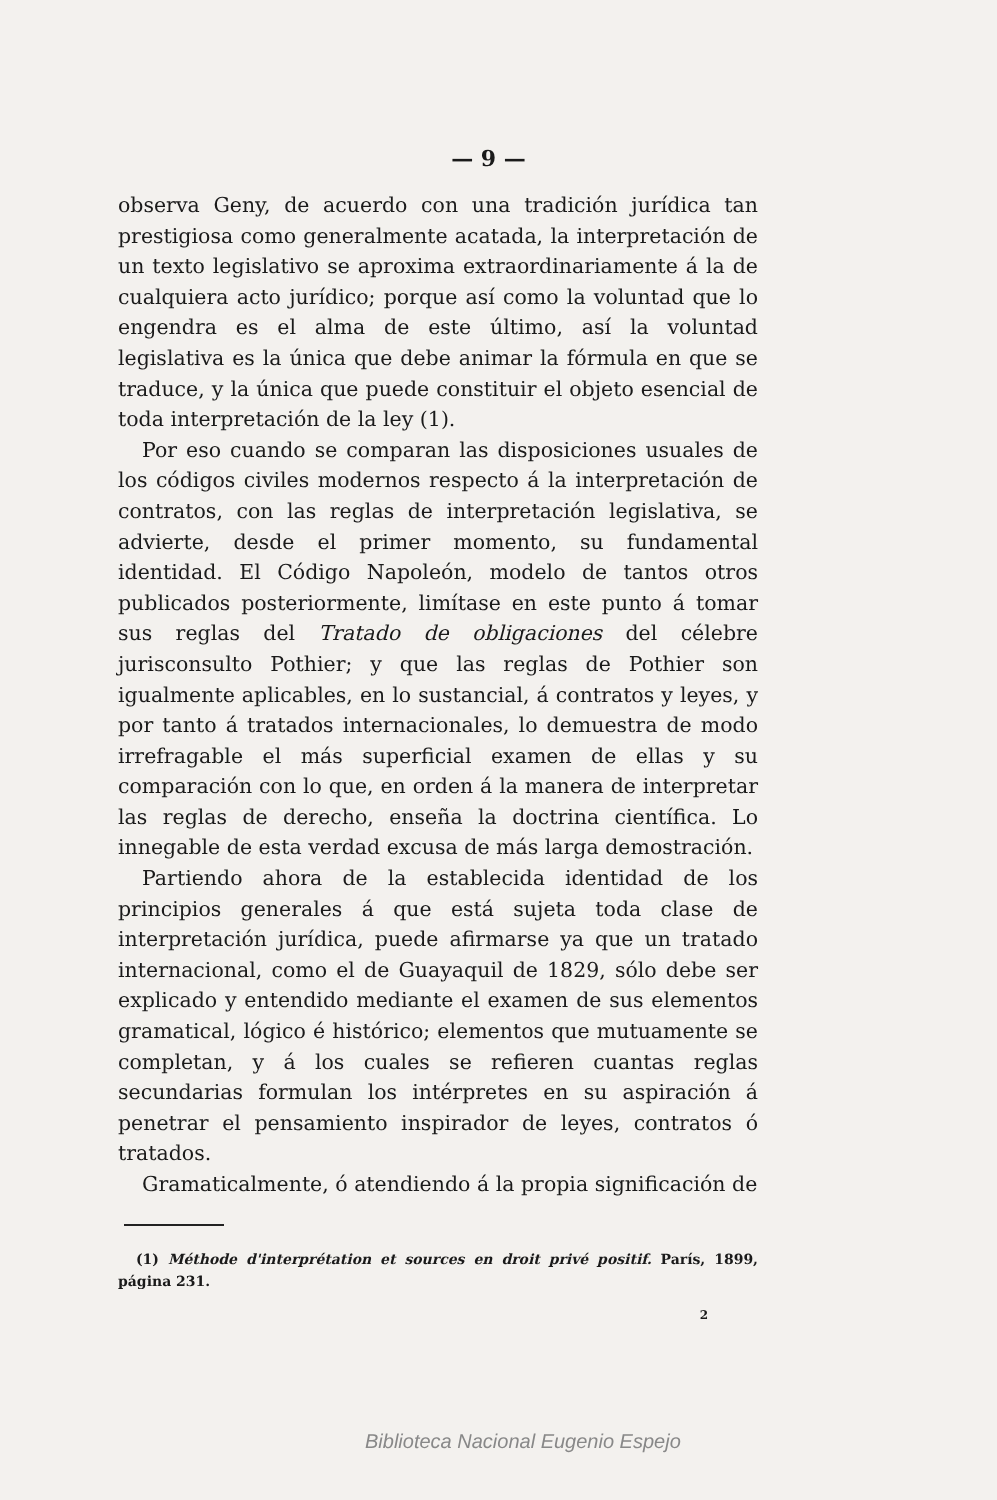— 9 —
observa Geny, de acuerdo con una tradición jurídica tan prestigiosa como generalmente acatada, la interpretación de un texto legislativo se aproxima extraordinariamente á la de cualquiera acto jurídico; porque así como la voluntad que lo engendra es el alma de este último, así la voluntad legislativa es la única que debe animar la fórmula en que se traduce, y la única que puede constituir el objeto esencial de toda interpretación de la ley (1).
Por eso cuando se comparan las disposiciones usuales de los códigos civiles modernos respecto á la interpretación de contratos, con las reglas de interpretación legislativa, se advierte, desde el primer momento, su fundamental identidad. El Código Napoleón, modelo de tantos otros publicados posteriormente, limítase en este punto á tomar sus reglas del Tratado de obligaciones del célebre jurisconsulto Pothier; y que las reglas de Pothier son igualmente aplicables, en lo sustancial, á contratos y leyes, y por tanto á tratados internacionales, lo demuestra de modo irrefragable el más superficial examen de ellas y su comparación con lo que, en orden á la manera de interpretar las reglas de derecho, enseña la doctrina científica. Lo innegable de esta verdad excusa de más larga demostración.
Partiendo ahora de la establecida identidad de los principios generales á que está sujeta toda clase de interpretación jurídica, puede afirmarse ya que un tratado internacional, como el de Guayaquil de 1829, sólo debe ser explicado y entendido mediante el examen de sus elementos gramatical, lógico é histórico; elementos que mutuamente se completan, y á los cuales se refieren cuantas reglas secundarias formulan los intérpretes en su aspiración á penetrar el pensamiento inspirador de leyes, contratos ó tratados.
Gramaticalmente, ó atendiendo á la propia significación de
(1) Méthode d'interprétation et sources en droit privé positif. París, 1899, página 231.
2
Biblioteca Nacional Eugenio Espejo